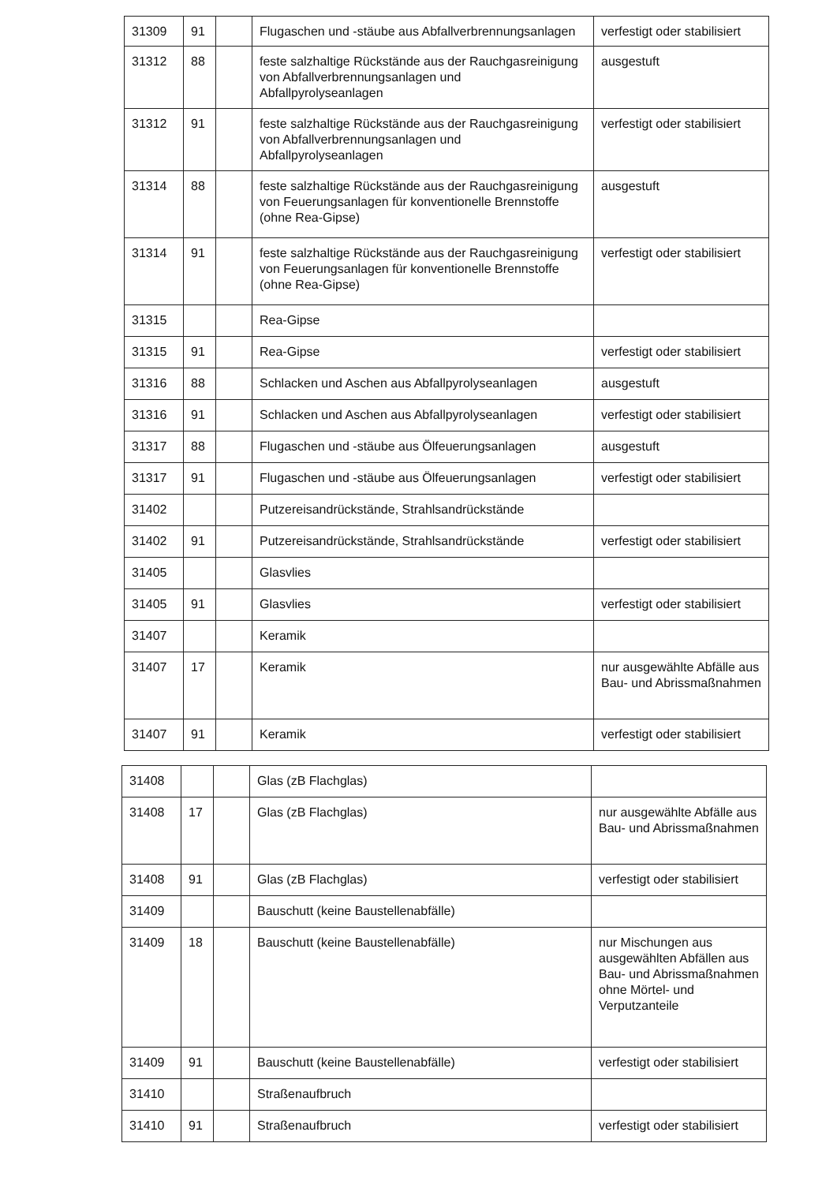| 31309 | 91 | | Flugaschen und -stäube aus Abfallverbrennungsanlagen | verfestigt oder stabilisiert |
| 31312 | 88 | | feste salzhaltige Rückstände aus der Rauchgasreinigung von Abfallverbrennungsanlagen und Abfallpyrolyseanlagen | ausgestuft |
| 31312 | 91 | | feste salzhaltige Rückstände aus der Rauchgasreinigung von Abfallverbrennungsanlagen und Abfallpyrolyseanlagen | verfestigt oder stabilisiert |
| 31314 | 88 | | feste salzhaltige Rückstände aus der Rauchgasreinigung von Feuerungsanlagen für konventionelle Brennstoffe (ohne Rea-Gipse) | ausgestuft |
| 31314 | 91 | | feste salzhaltige Rückstände aus der Rauchgasreinigung von Feuerungsanlagen für konventionelle Brennstoffe (ohne Rea-Gipse) | verfestigt oder stabilisiert |
| 31315 | | | Rea-Gipse | |
| 31315 | 91 | | Rea-Gipse | verfestigt oder stabilisiert |
| 31316 | 88 | | Schlacken und Aschen aus Abfallpyrolyseanlagen | ausgestuft |
| 31316 | 91 | | Schlacken und Aschen aus Abfallpyrolyseanlagen | verfestigt oder stabilisiert |
| 31317 | 88 | | Flugaschen und -stäube aus Ölfeuerungsanlagen | ausgestuft |
| 31317 | 91 | | Flugaschen und -stäube aus Ölfeuerungsanlagen | verfestigt oder stabilisiert |
| 31402 | | | Putzereisandrückstände, Strahlsandrückstände | |
| 31402 | 91 | | Putzereisandrückstände, Strahlsandrückstände | verfestigt oder stabilisiert |
| 31405 | | | Glasvlies | |
| 31405 | 91 | | Glasvlies | verfestigt oder stabilisiert |
| 31407 | | | Keramik | |
| 31407 | 17 | | Keramik | nur ausgewählte Abfälle aus Bau- und Abrissmaßnahmen |
| 31407 | 91 | | Keramik | verfestigt oder stabilisiert |
| 31408 | | | Glas (zB Flachglas) | |
| 31408 | 17 | | Glas (zB Flachglas) | nur ausgewählte Abfälle aus Bau- und Abrissmaßnahmen |
| 31408 | 91 | | Glas (zB Flachglas) | verfestigt oder stabilisiert |
| 31409 | | | Bauschutt (keine Baustellenabfälle) | |
| 31409 | 18 | | Bauschutt (keine Baustellenabfälle) | nur Mischungen aus ausgewählten Abfällen aus Bau- und Abrissmaßnahmen ohne Mörtel- und Verputzanteile |
| 31409 | 91 | | Bauschutt (keine Baustellenabfälle) | verfestigt oder stabilisiert |
| 31410 | | | Straßenaufbruch | |
| 31410 | 91 | | Straßenaufbruch | verfestigt oder stabilisiert |